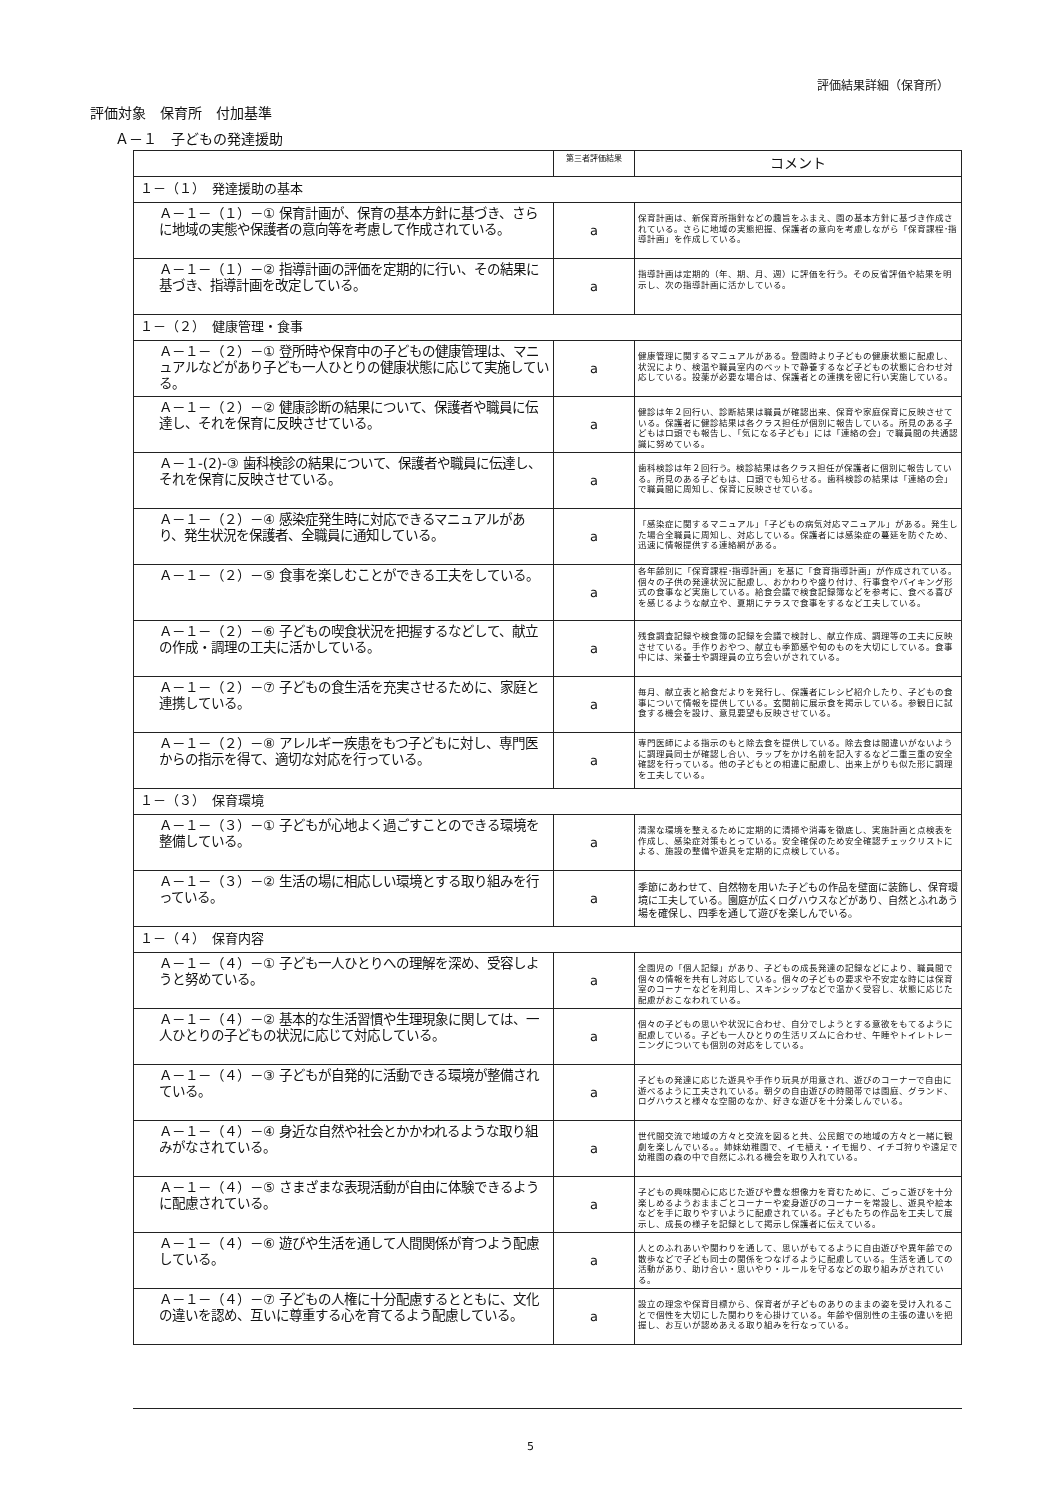評価結果詳細（保育所）
評価対象　保育所　付加基準
Ａ－１　子どもの発達援助
| | 第三者評価結果 | コメント |
| --- | --- | --- |
| １－（１） 発達援助の基本 | | |
| Ａ－１－（１）－① 保育計画が、保育の基本方針に基づき、さらに地域の実態や保護者の意向等を考慮して作成されている。 | a | 保育計画は、新保育所指針などの趣旨をふまえ、園の基本方針に基づき作成されている。さらに地域の実態把握、保護者の意向を考慮しながら「保育課程･指導計画」を作成している。 |
| Ａ－１－（１）－② 指導計画の評価を定期的に行い、その結果に基づき、指導計画を改定している。 | a | 指導計画は定期的（年、期、月、週）に評価を行う。その反省評価や結果を明示し、次の指導計画に活かしている。 |
| １－（２） 健康管理・食事 | | |
| Ａ－１－（２）－① 登所時や保育中の子どもの健康管理は、マニュアルなどがあり子ども一人ひとりの健康状態に応じて実施している。 | a | 健康管理に関するマニュアルがある。登園時より子どもの健康状態に配慮し、状況により、検温や職員室内のベットで静養するなど子どもの状態に合わせ対応している。投薬が必要な場合は、保護者との連携を密に行い実施している。 |
| Ａ－１－（２）－② 健康診断の結果について、保護者や職員に伝達し、それを保育に反映させている。 | a | 健診は年２回行い、診断結果は職員が確認出来、保育や家庭保育に反映させている。保護者に健診結果は各クラス担任が個別に報告している。所見のある子どもは口頭でも報告し、「気になる子ども」には「連絡の会」で職員間の共通認識に努めている。 |
| Ａ－１-(2)-③ 歯科検診の結果について、保護者や職員に伝達し、それを保育に反映させている。 | a | 歯科検診は年２回行う。検診結果は各クラス担任が保護者に個別に報告している。所見のある子どもは、口頭でも知らせる。歯科検診の結果は「連絡の会」で職員間に周知し、保育に反映させている。 |
| Ａ－１－（２）－④ 感染症発生時に対応できるマニュアルがあり、発生状況を保護者、全職員に通知している。 | a | 「感染症に関するマニュアル」「子どもの病気対応マニュアル」がある。発生した場合全職員に周知し、対応している。保護者には感染症の蔓延を防ぐため、迅速に情報提供する連絡網がある。 |
| Ａ－１－（２）－⑤ 食事を楽しむことができる工夫をしている。 | a | 各年齢別に「保育課程･指導計画」を基に「食育指導計画」が作成されている。個々の子供の発達状況に配慮し、おかわりや盛り付け、行事食やバイキング形式の食事など実施している。給食会議で検食記録簿などを参考に、食べる喜びを感じるような献立や、夏期にテラスで食事をするなど工夫している。 |
| Ａ－１－（２）－⑥ 子どもの喫食状況を把握するなどして、献立の作成・調理の工夫に活かしている。 | a | 残食調査記録や検食簿の記録を会議で検討し、献立作成、調理等の工夫に反映させている。手作りおやつ、献立も季節感や旬のものを大切にしている。食事中には、栄養士や調理員の立ち会いがされている。 |
| Ａ－１－（２）－⑦ 子どもの食生活を充実させるために、家庭と連携している。 | a | 毎月、献立表と給食だよりを発行し、保護者にレシピ紹介したり、子どもの食事について情報を提供している。玄関前に展示食を掲示している。参観日に試食する機会を設け、意見要望も反映させている。 |
| Ａ－１－（２）－⑧ アレルギー疾患をもつ子どもに対し、専門医からの指示を得て、適切な対応を行っている。 | a | 専門医師による指示のもと除去食を提供している。除去食は間違いがないように調理員同士が確認し合い、ラップをかけ名前を記入するなど二重三重の安全確認を行っている。他の子どもとの相違に配慮し、出来上がりも似た形に調理を工夫している。 |
| １－（３） 保育環境 | | |
| Ａ－１－（３）－① 子どもが心地よく過ごすことのできる環境を整備している。 | a | 清潔な環境を整えるために定期的に清掃や消毒を徹底し、実施計画と点検表を作成し、感染症対策もとっている。安全確保のため安全確認チェックリストによる、施設の整備や遊具を定期的に点検している。 |
| Ａ－１－（３）－② 生活の場に相応しい環境とする取り組みを行っている。 | a | 季節にあわせて、自然物を用いた子どもの作品を壁面に装飾し、保育環境に工夫している。園庭が広くログハウスなどがあり、自然とふれあう場を確保し、四季を通して遊びを楽しんでいる。 |
| １－（４） 保育内容 | | |
| Ａ－１－（４）－① 子ども一人ひとりへの理解を深め、受容しようと努めている。 | a | 全園児の「個人記録」があり、子どもの成長発達の記録などにより、職員間で個々の情報を共有し対応している。個々の子どもの要求や不安定な時には保育室のコーナーなどを利用し、スキンシップなどで温かく受容し、状態に応じた配慮がおこなわれている。 |
| Ａ－１－（４）－② 基本的な生活習慣や生理現象に関しては、一人ひとりの子どもの状況に応じて対応している。 | a | 個々の子どもの思いや状況に合わせ、自分でしようとする意欲をもてるように配慮している。子ども一人ひとりの生活リズムに合わせ、午睡やトイレトレーニングについても個別の対応をしている。 |
| Ａ－１－（４）－③ 子どもが自発的に活動できる環境が整備されている。 | a | 子どもの発達に応じた遊具や手作り玩具が用意され、遊びのコーナーで自由に遊べるように工夫されている。朝夕の自由遊びの時間帯では園庭、グランド、ログハウスと様々な空間のなか、好きな遊びを十分楽しんでいる。 |
| Ａ－１－（４）－④ 身近な自然や社会とかかわれるような取り組みがなされている。 | a | 世代間交流で地域の方々と交流を図ると共、公民館での地域の方々と一緒に観劇を楽しんでいる。。姉妹幼稚園で、イモ植え・イモ掘り、イチゴ狩りや遠足で幼稚園の森の中で自然にふれる機会を取り入れている。 |
| Ａ－１－（４）－⑤ さまざまな表現活動が自由に体験できるように配慮されている。 | a | 子どもの興味関心に応じた遊びや豊な想像力を育むために、ごっこ遊びを十分楽しめるようおままごとコーナーや変身遊びのコーナーを常設し、遊具や絵本などを手に取りやすいように配慮されている。子どもたちの作品を工夫して展示し、成長の様子を記録として掲示し保護者に伝えている。 |
| Ａ－１－（４）－⑥ 遊びや生活を通して人間関係が育つよう配慮している。 | a | 人とのふれあいや関わりを通して、思いがもてるように自由遊びや異年齢での散歩などで子ども同士の関係をつなげるように配慮している。生活を通しての活動があり、助け合い・思いやり・ルールを守るなどの取り組みがされている。 |
| Ａ－１－（４）－⑦ 子どもの人権に十分配慮するとともに、文化の違いを認め、互いに尊重する心を育てるよう配慮している。 | a | 設立の理念や保育目標から、保育者が子どものありのままの姿を受け入れることで個性を大切にした関わりを心掛けている。年齢や個別性の主張の違いを把握し、お互いが認めあえる取り組みを行なっている。 |
5